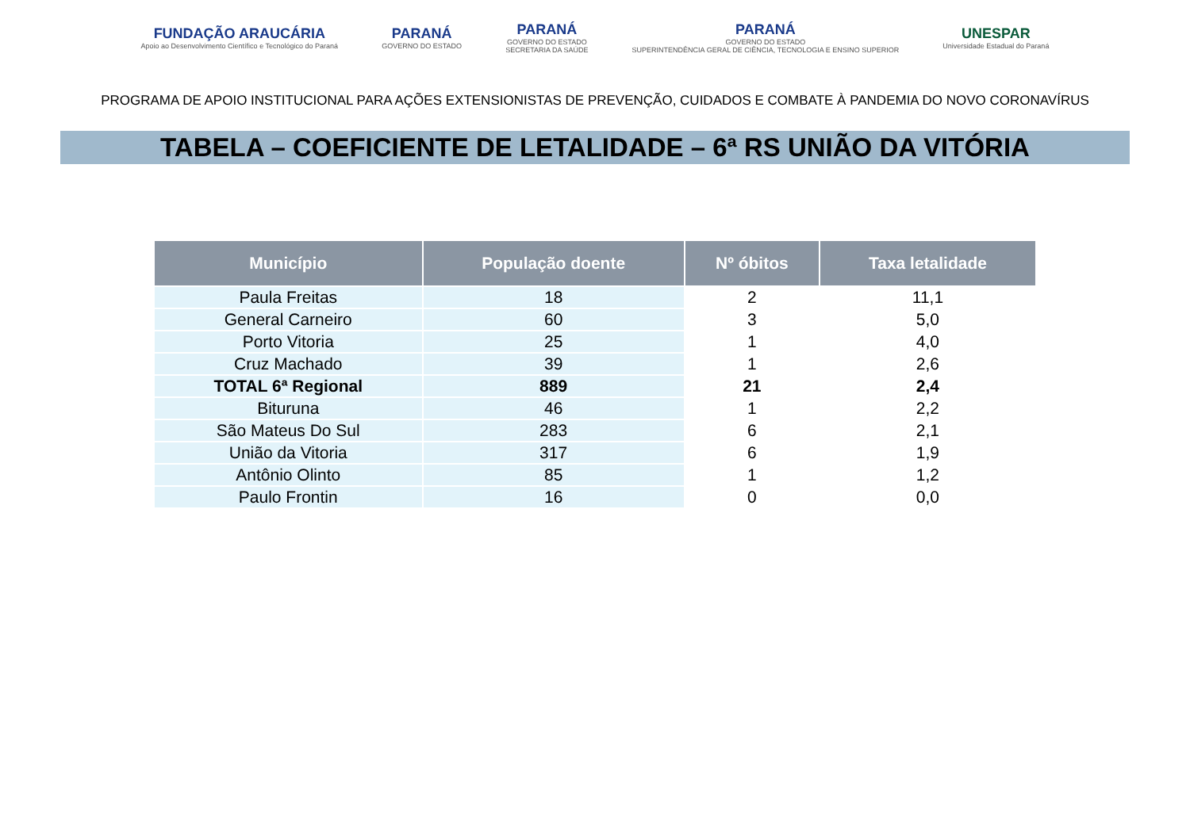FUNDAÇÃO ARAUCÁRIA
Apoio ao Desenvolvimento Científico e Tecnológico do Paraná
PARANÁ
GOVERNO DO ESTADO
PARANÁ
GOVERNO DO ESTADO
SECRETARIA DA SAÚDE
PARANÁ
GOVERNO DO ESTADO
SUPERINTENDÊNCIA GERAL DE CIÊNCIA, TECNOLOGIA E ENSINO SUPERIOR
UNESPAR
Universidade Estadual do Paraná
PROGRAMA DE APOIO INSTITUCIONAL PARA AÇÕES EXTENSIONISTAS DE PREVENÇÃO, CUIDADOS E COMBATE À PANDEMIA DO NOVO CORONAVÍRUS
TABELA – COEFICIENTE DE LETALIDADE – 6ª RS UNIÃO DA VITÓRIA
| Município | População doente | Nº óbitos | Taxa letalidade |
| --- | --- | --- | --- |
| Paula Freitas | 18 | 2 | 11,1 |
| General Carneiro | 60 | 3 | 5,0 |
| Porto Vitoria | 25 | 1 | 4,0 |
| Cruz Machado | 39 | 1 | 2,6 |
| TOTAL 6ª Regional | 889 | 21 | 2,4 |
| Bituruna | 46 | 1 | 2,2 |
| São Mateus Do Sul | 283 | 6 | 2,1 |
| União da Vitoria | 317 | 6 | 1,9 |
| Antônio Olinto | 85 | 1 | 1,2 |
| Paulo Frontin | 16 | 0 | 0,0 |